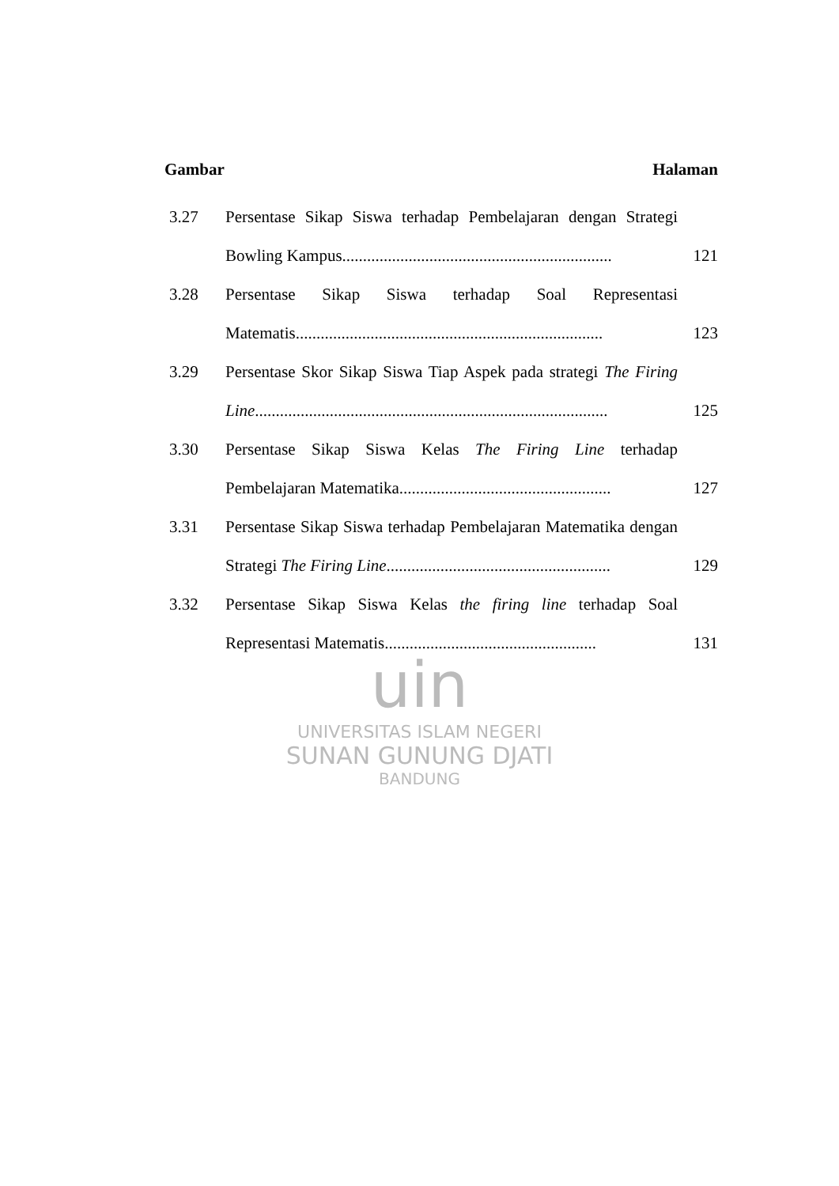Gambar Halaman
3.27 Persentase Sikap Siswa terhadap Pembelajaran dengan Strategi Bowling Kampus.................................................................
121
3.28 Persentase Sikap Siswa terhadap Soal Representasi Matematis..........................................................................
123
3.29 Persentase Skor Sikap Siswa Tiap Aspek pada strategi The Firing Line.....................................................................................
125
3.30 Persentase Sikap Siswa Kelas The Firing Line terhadap Pembelajaran Matematika...................................................
127
3.31 Persentase Sikap Siswa terhadap Pembelajaran Matematika dengan Strategi The Firing Line......................................................
129
3.32 Persentase Sikap Siswa Kelas the firing line terhadap Soal Representasi Matematis...................................................
131
uin
UNIVERSITAS ISLAM NEGERI
SUNAN GUNUNG DJATI
BANDUNG